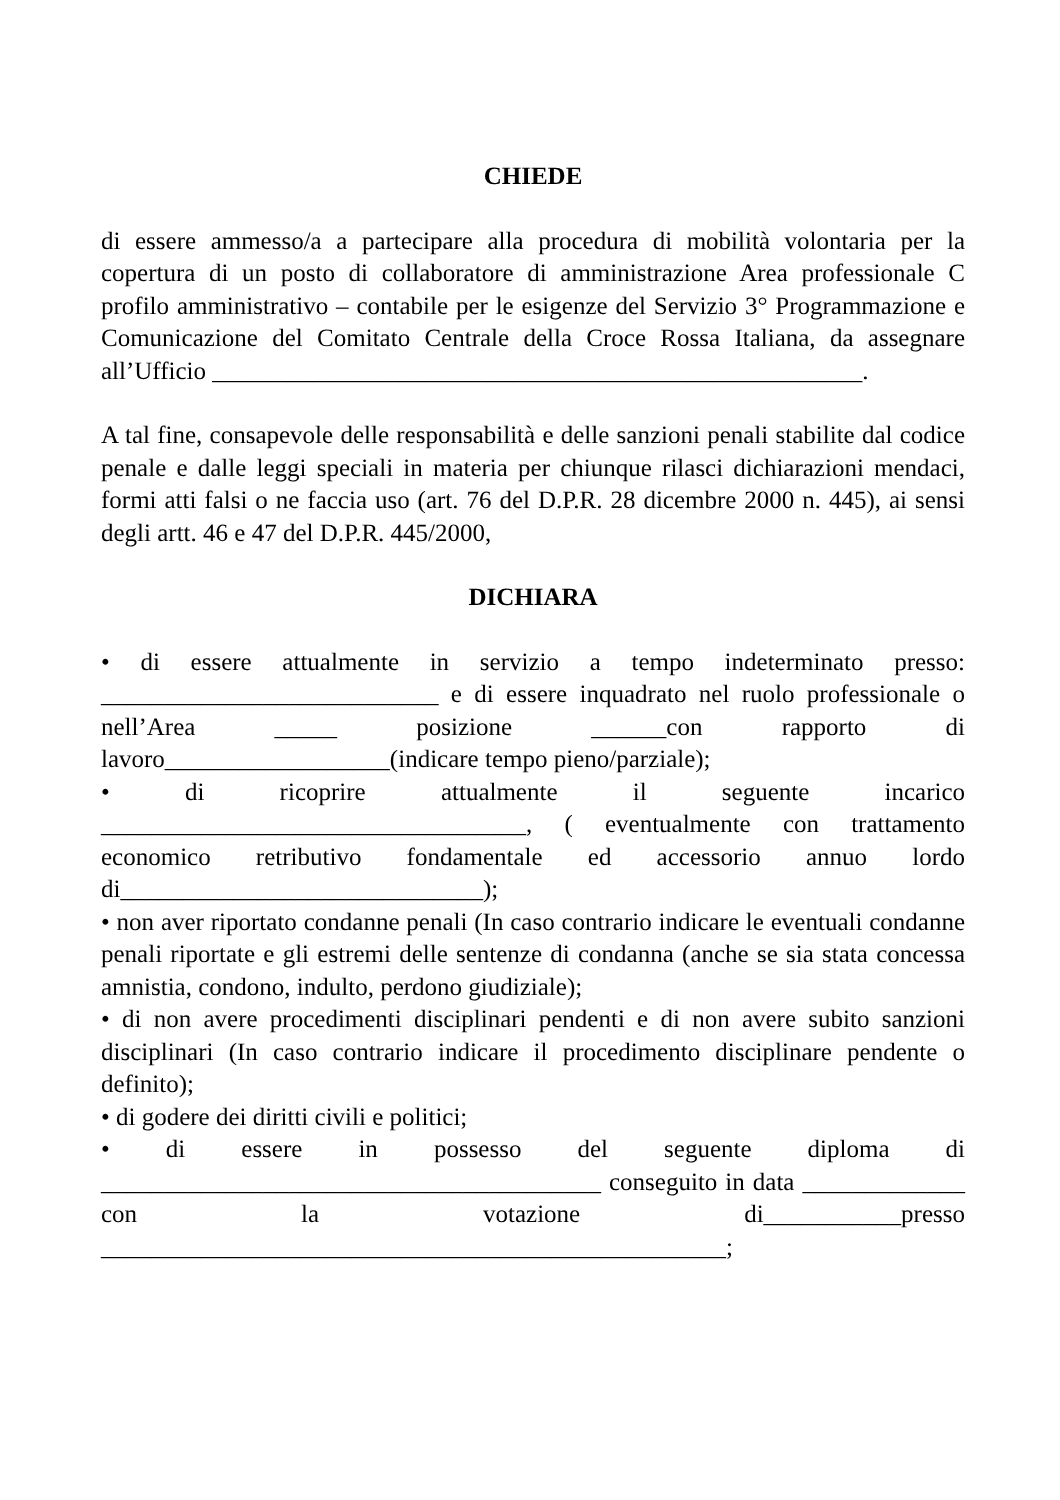CHIEDE
di essere ammesso/a a partecipare alla procedura di mobilità volontaria per la copertura di un posto di collaboratore di amministrazione Area professionale C profilo amministrativo – contabile per le esigenze del Servizio 3° Programmazione e Comunicazione del Comitato Centrale della Croce Rossa Italiana, da assegnare all’Ufficio ____________________________________________________.
A tal fine, consapevole delle responsabilità e delle sanzioni penali stabilite dal codice penale e dalle leggi speciali in materia per chiunque rilasci dichiarazioni mendaci, formi atti falsi o ne faccia uso (art. 76 del D.P.R. 28 dicembre 2000 n. 445), ai sensi degli artt. 46 e 47 del D.P.R. 445/2000,
DICHIARA
• di essere attualmente in servizio a tempo indeterminato presso: ___________________________ e di essere inquadrato nel ruolo professionale o nell’Area _____ posizione ______con rapporto di lavoro__________________(indicare tempo pieno/parziale);
• di ricoprire attualmente il seguente incarico __________________________________, ( eventualmente con trattamento economico retributivo fondamentale ed accessorio annuo lordo di_____________________________);
• non aver riportato condanne penali (In caso contrario indicare le eventuali condanne penali riportate e gli estremi delle sentenze di condanna (anche se sia stata concessa amnistia, condono, indulto, perdono giudiziale);
• di non avere procedimenti disciplinari pendenti e di non avere subito sanzioni disciplinari (In caso contrario indicare il procedimento disciplinare pendente o definito);
• di godere dei diritti civili e politici;
• di essere in possesso del seguente diploma di ________________________________________ conseguito in data _____________ con la votazione di___________presso __________________________________________________;